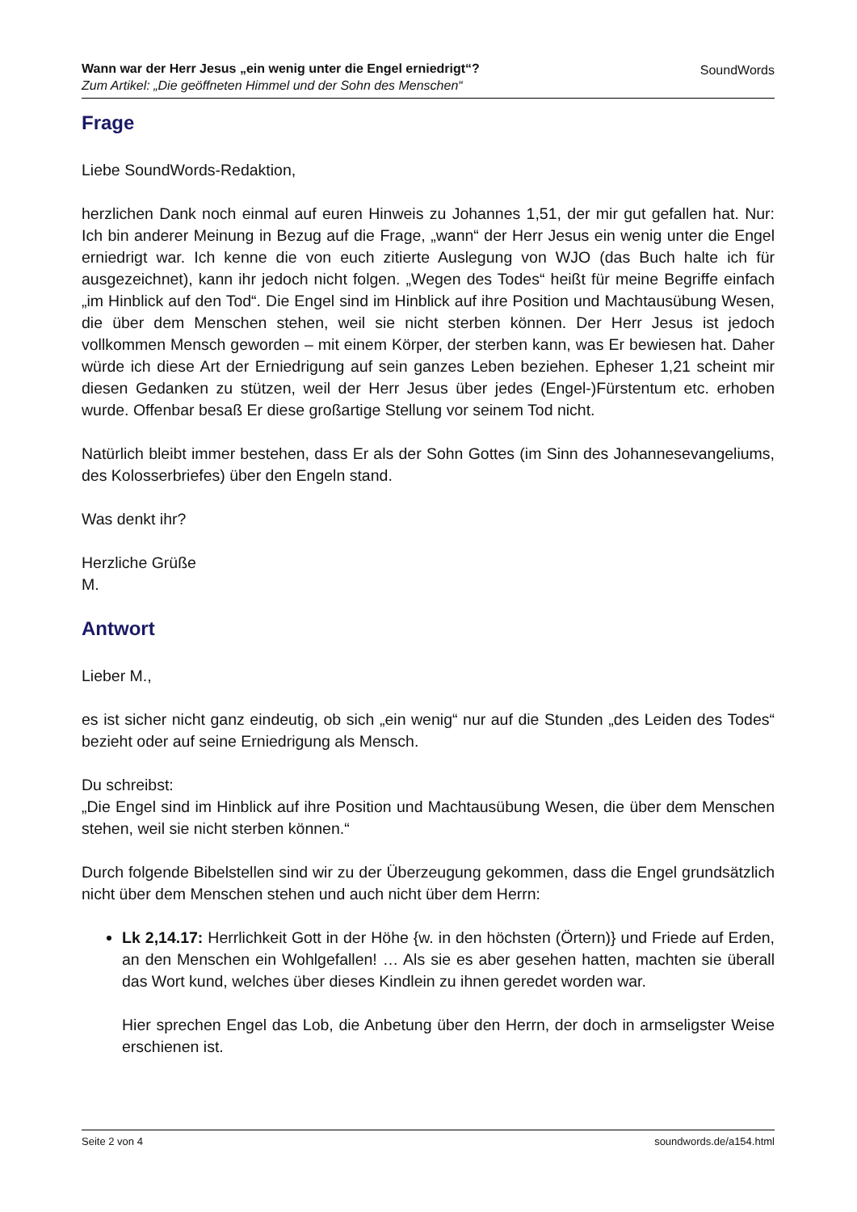Wann war der Herr Jesus „ein wenig unter die Engel erniedrigt“?
Zum Artikel: „Die geöffneten Himmel und der Sohn des Menschen“
SoundWords
Frage
Liebe SoundWords-Redaktion,
herzlichen Dank noch einmal auf euren Hinweis zu Johannes 1,51, der mir gut gefallen hat. Nur: Ich bin anderer Meinung in Bezug auf die Frage, „wann“ der Herr Jesus ein wenig unter die Engel erniedrigt war. Ich kenne die von euch zitierte Auslegung von WJO (das Buch halte ich für ausgezeichnet), kann ihr jedoch nicht folgen. „Wegen des Todes“ heißt für meine Begriffe einfach „im Hinblick auf den Tod“. Die Engel sind im Hinblick auf ihre Position und Machtausübung Wesen, die über dem Menschen stehen, weil sie nicht sterben können. Der Herr Jesus ist jedoch vollkommen Mensch geworden – mit einem Körper, der sterben kann, was Er bewiesen hat. Daher würde ich diese Art der Erniedrigung auf sein ganzes Leben beziehen. Epheser 1,21 scheint mir diesen Gedanken zu stützen, weil der Herr Jesus über jedes (Engel-)Fürstentum etc. erhoben wurde. Offenbar besaß Er diese großartige Stellung vor seinem Tod nicht.
Natürlich bleibt immer bestehen, dass Er als der Sohn Gottes (im Sinn des Johannesevangeliums, des Kolosserbriefes) über den Engeln stand.
Was denkt ihr?
Herzliche Grüße
M.
Antwort
Lieber M.,
es ist sicher nicht ganz eindeutig, ob sich „ein wenig“ nur auf die Stunden „des Leiden des Todes“ bezieht oder auf seine Erniedrigung als Mensch.
Du schreibst:
„Die Engel sind im Hinblick auf ihre Position und Machtausübung Wesen, die über dem Menschen stehen, weil sie nicht sterben können.“
Durch folgende Bibelstellen sind wir zu der Überzeugung gekommen, dass die Engel grundsätzlich nicht über dem Menschen stehen und auch nicht über dem Herrn:
Lk 2,14.17: Herrlichkeit Gott in der Höhe {w. in den höchsten (Örtern)} und Friede auf Erden, an den Menschen ein Wohlgefallen! … Als sie es aber gesehen hatten, machten sie überall das Wort kund, welches über dieses Kindlein zu ihnen geredet worden war.
Hier sprechen Engel das Lob, die Anbetung über den Herrn, der doch in armseligster Weise erschienen ist.
Seite 2 von 4 soundwords.de/a154.html